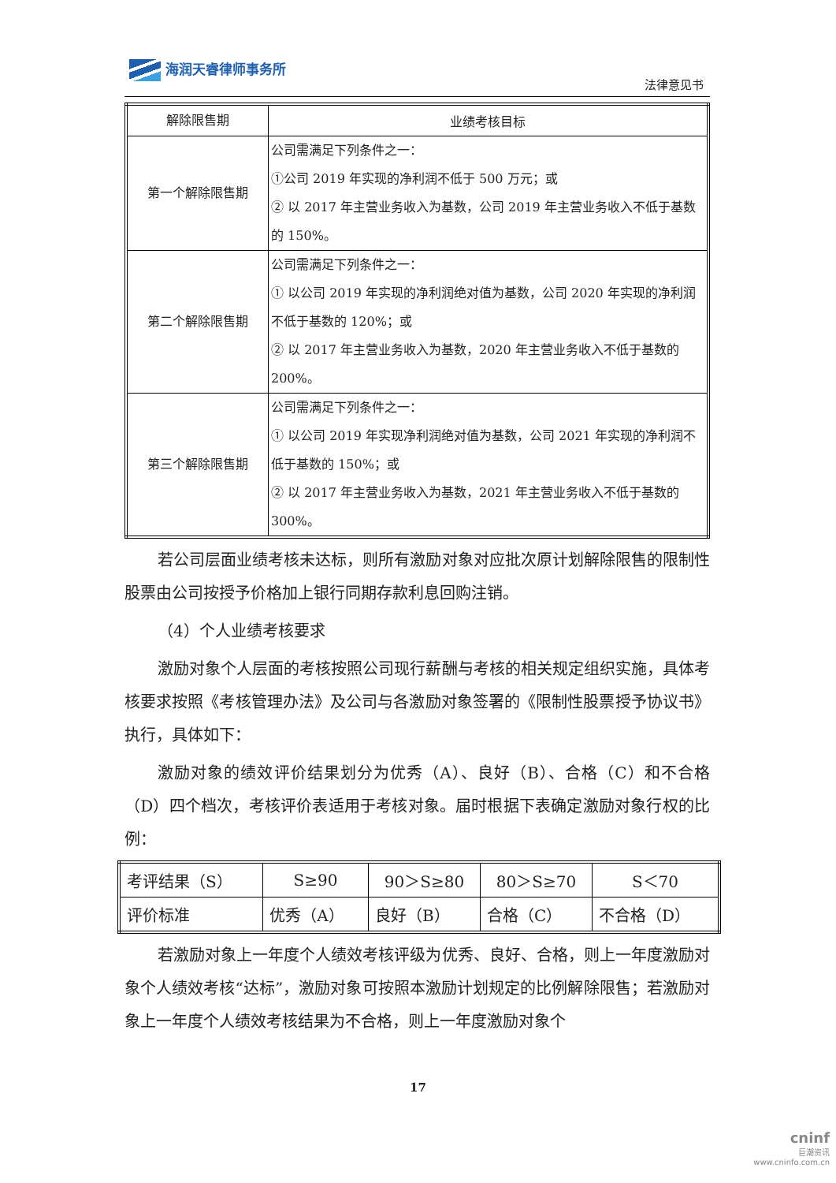海润天睿律师事务所
法律意见书
| 解除限售期 | 业绩考核目标 |
| --- | --- |
| 第一个解除限售期 | 公司需满足下列条件之一： ①公司 2019 年实现的净利润不低于 500 万元；或 ② 以 2017 年主营业务收入为基数，公司 2019 年主营业务收入不低于基数的 150%。 |
| 第二个解除限售期 | 公司需满足下列条件之一： ① 以公司 2019 年实现的净利润绝对值为基数，公司 2020 年实现的净利润不低于基数的 120%；或 ② 以 2017 年主营业务收入为基数，2020 年主营业务收入不低于基数的 200%。 |
| 第三个解除限售期 | 公司需满足下列条件之一： ① 以公司 2019 年实现净利润绝对值为基数，公司 2021 年实现的净利润不低于基数的 150%；或 ② 以 2017 年主营业务收入为基数，2021 年主营业务收入不低于基数的 300%。 |
若公司层面业绩考核未达标，则所有激励对象对应批次原计划解除限售的限制性股票由公司按授予价格加上银行同期存款利息回购注销。
（4）个人业绩考核要求
激励对象个人层面的考核按照公司现行薪酬与考核的相关规定组织实施，具体考核要求按照《考核管理办法》及公司与各激励对象签署的《限制性股票授予协议书》执行，具体如下：
激励对象的绩效评价结果划分为优秀（A）、良好（B）、合格（C）和不合格（D）四个档次，考核评价表适用于考核对象。届时根据下表确定激励对象行权的比例：
| 考评结果（S） | S≥90 | 90＞S≥80 | 80＞S≥70 | S＜70 |
| 评价标准 | 优秀（A） | 良好（B） | 合格（C） | 不合格（D） |
若激励对象上一年度个人绩效考核评级为优秀、良好、合格，则上一年度激励对象个人绩效考核“达标”，激励对象可按照本激励计划规定的比例解除限售；若激励对象上一年度个人绩效考核结果为不合格，则上一年度激励对象个
17
cninf
巨潮资讯
www.cninfo.com.cn